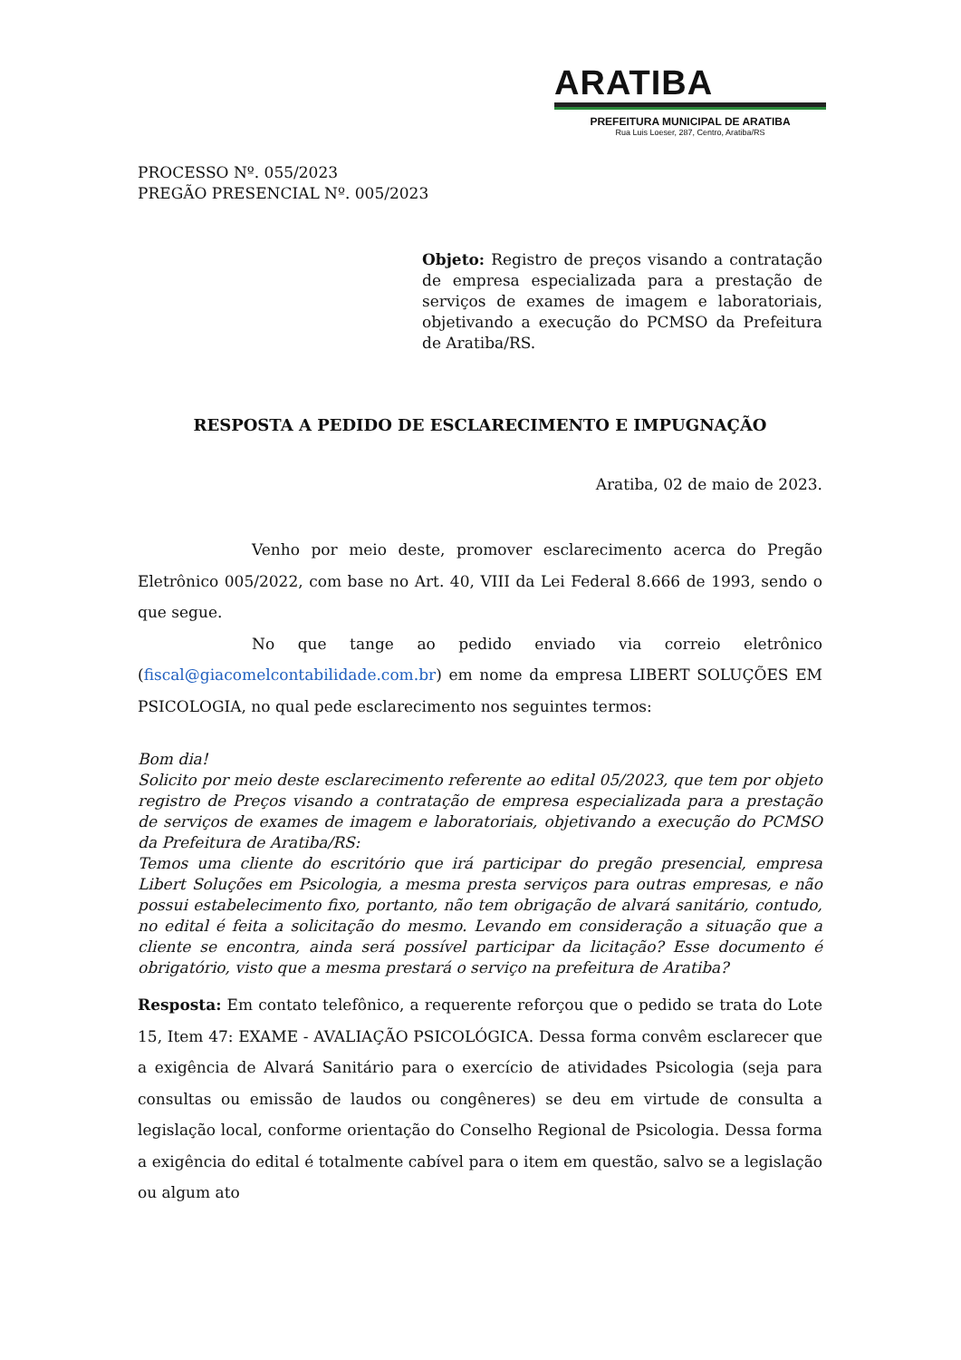ARATIBA
PREFEITURA MUNICIPAL DE ARATIBA
Rua Luis Loeser, 287, Centro, Aratiba/RS
PROCESSO Nº. 055/2023
PREGÃO PRESENCIAL Nº. 005/2023
Objeto: Registro de preços visando a contratação de empresa especializada para a prestação de serviços de exames de imagem e laboratoriais, objetivando a execução do PCMSO da Prefeitura de Aratiba/RS.
RESPOSTA A PEDIDO DE ESCLARECIMENTO E IMPUGNAÇÃO
Aratiba, 02 de maio de 2023.
Venho por meio deste, promover esclarecimento acerca do Pregão Eletrônico 005/2022, com base no Art. 40, VIII da Lei Federal 8.666 de 1993, sendo o que segue.
No que tange ao pedido enviado via correio eletrônico (fiscal@giacomelcontabilidade.com.br) em nome da empresa LIBERT SOLUÇÕES EM PSICOLOGIA, no qual pede esclarecimento nos seguintes termos:
Bom dia!
Solicito por meio deste esclarecimento referente ao edital 05/2023, que tem por objeto registro de Preços visando a contratação de empresa especializada para a prestação de serviços de exames de imagem e laboratoriais, objetivando a execução do PCMSO da Prefeitura de Aratiba/RS:
Temos uma cliente do escritório que irá participar do pregão presencial, empresa Libert Soluções em Psicologia, a mesma presta serviços para outras empresas, e não possui estabelecimento fixo, portanto, não tem obrigação de alvará sanitário, contudo, no edital é feita a solicitação do mesmo. Levando em consideração a situação que a cliente se encontra, ainda será possível participar da licitação? Esse documento é obrigatório, visto que a mesma prestará o serviço na prefeitura de Aratiba?
Resposta: Em contato telefônico, a requerente reforçou que o pedido se trata do Lote 15, Item 47: EXAME - AVALIAÇÃO PSICOLÓGICA. Dessa forma convêm esclarecer que a exigência de Alvará Sanitário para o exercício de atividades Psicologia (seja para consultas ou emissão de laudos ou congêneres) se deu em virtude de consulta a legislação local, conforme orientação do Conselho Regional de Psicologia. Dessa forma a exigência do edital é totalmente cabível para o item em questão, salvo se a legislação ou algum ato